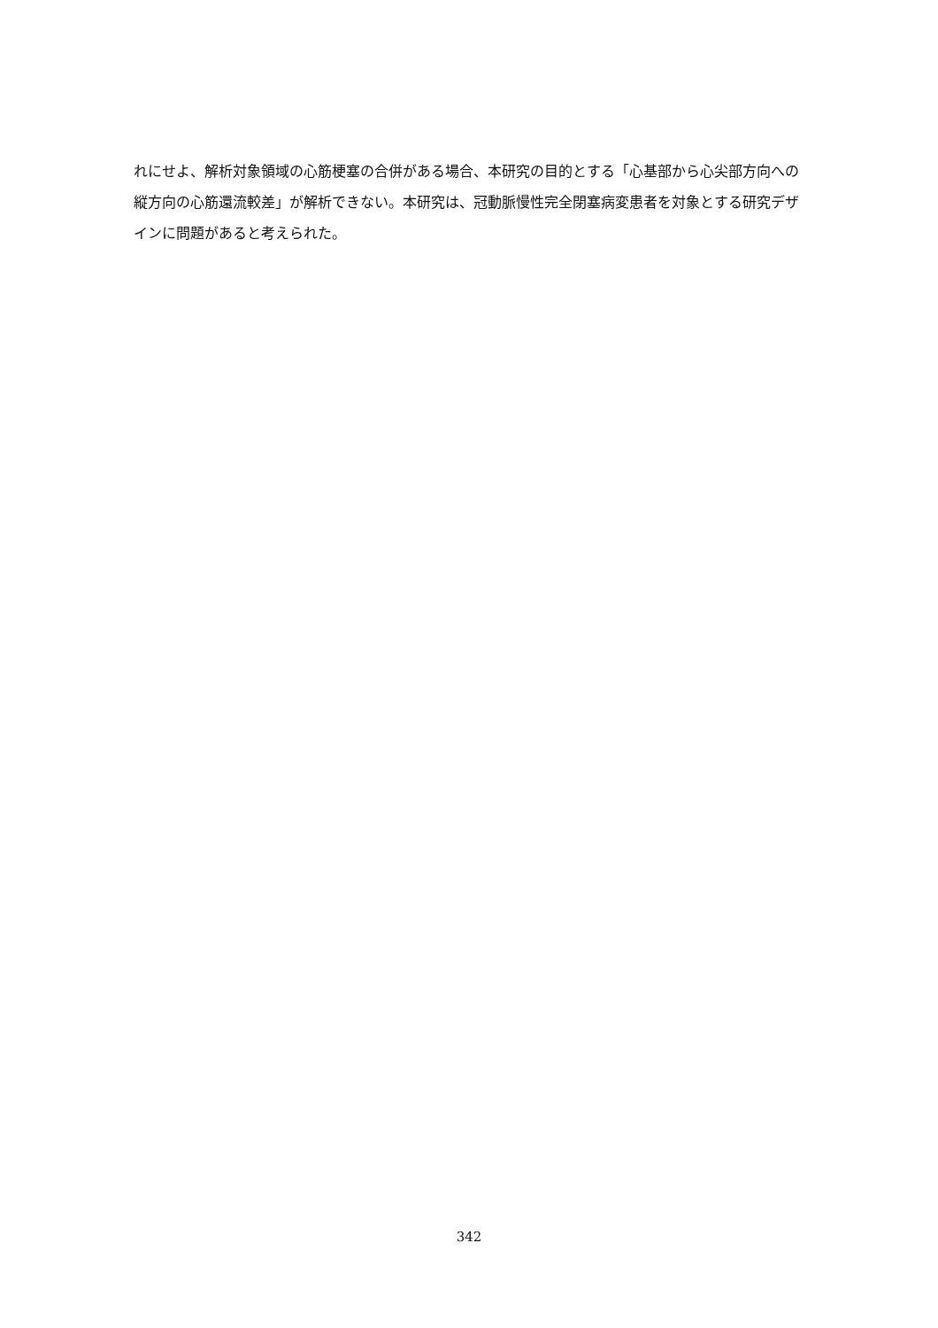れにせよ、解析対象領域の心筋梗塞の合併がある場合、本研究の目的とする「心基部から心尖部方向への縦方向の心筋還流較差」が解析できない。本研究は、冠動脈慢性完全閉塞病変患者を対象とする研究デザインに問題があると考えられた。
342